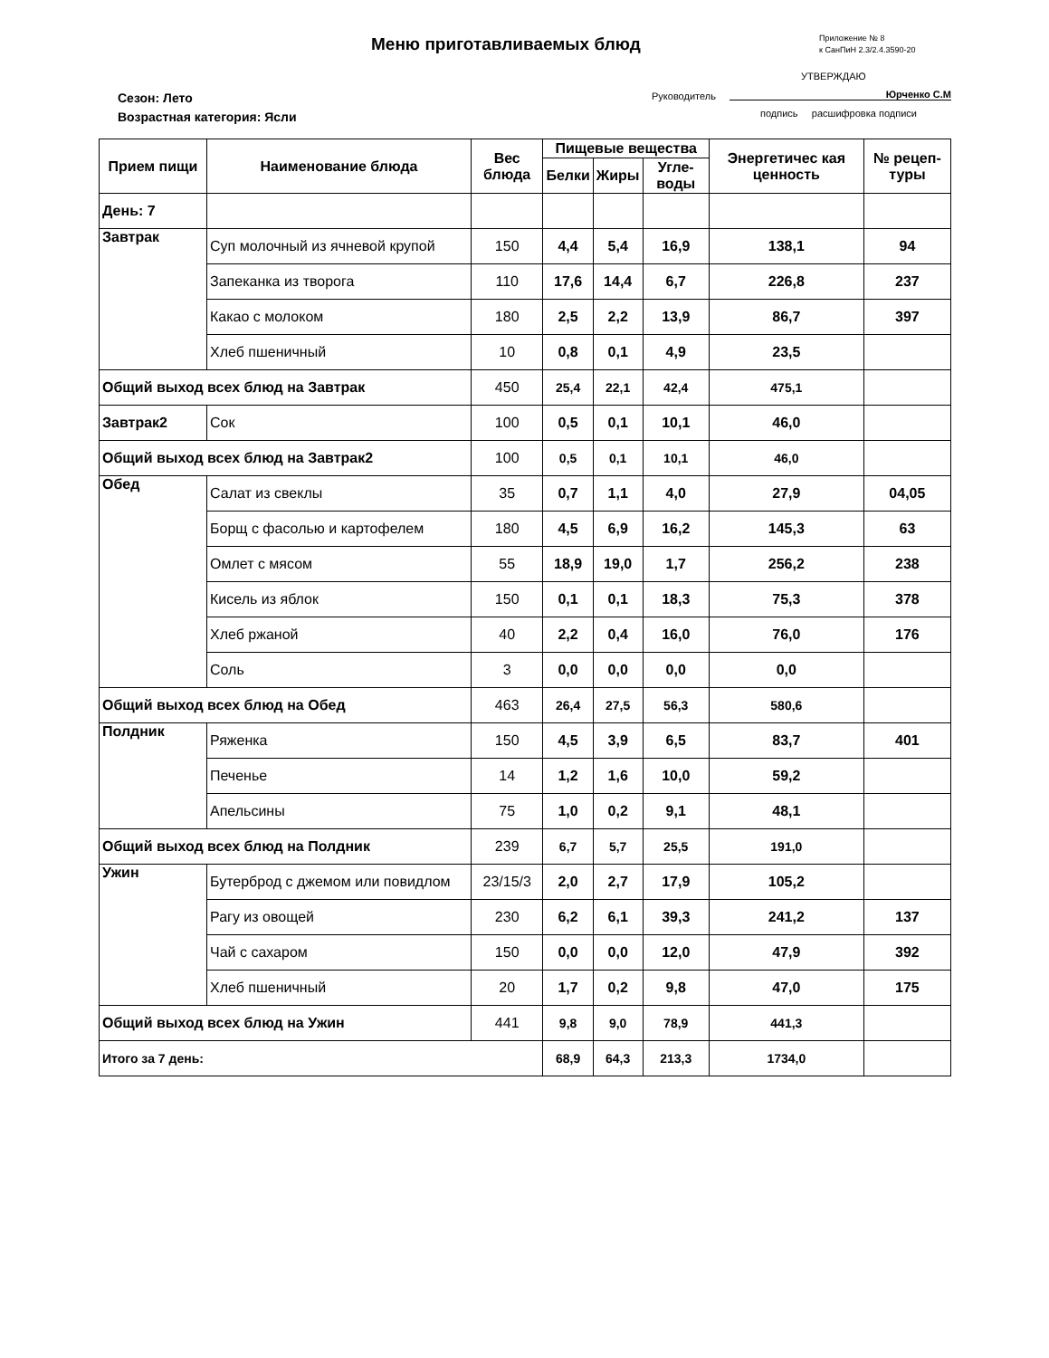Меню приготавливаемых блюд
Приложение № 8
к СанПиН 2.3/2.4.3590-20
УТВЕРЖДАЮ
Руководитель Юрченко С.М
подпись расшифровка подписи
Сезон: Лето
Возрастная категория: Ясли
| Прием пищи | Наименование блюда | Вес блюда | Пищевые вещества | | | Энергетичес кая ценность | № рецеп-туры |
| --- | --- | --- | --- | --- | --- | --- | --- |
| | | | Белки | Жиры | Угле-воды | | |
| День: 7 | | | | | | | |
| Завтрак | Суп молочный из ячневой крупой | 150 | 4,4 | 5,4 | 16,9 | 138,1 | 94 |
| | Запеканка из творога | 110 | 17,6 | 14,4 | 6,7 | 226,8 | 237 |
| | Какао с молоком | 180 | 2,5 | 2,2 | 13,9 | 86,7 | 397 |
| | Хлеб пшеничный | 10 | 0,8 | 0,1 | 4,9 | 23,5 | |
| Общий выход всех блюд на Завтрак | | 450 | 25,4 | 22,1 | 42,4 | 475,1 | |
| Завтрак2 | Сок | 100 | 0,5 | 0,1 | 10,1 | 46,0 | |
| Общий выход всех блюд на Завтрак2 | | 100 | 0,5 | 0,1 | 10,1 | 46,0 | |
| Обед | Салат из свеклы | 35 | 0,7 | 1,1 | 4,0 | 27,9 | 04,05 |
| | Борщ с фасолью и картофелем | 180 | 4,5 | 6,9 | 16,2 | 145,3 | 63 |
| | Омлет с мясом | 55 | 18,9 | 19,0 | 1,7 | 256,2 | 238 |
| | Кисель из яблок | 150 | 0,1 | 0,1 | 18,3 | 75,3 | 378 |
| | Хлеб ржаной | 40 | 2,2 | 0,4 | 16,0 | 76,0 | 176 |
| | Соль | 3 | 0,0 | 0,0 | 0,0 | 0,0 | |
| Общий выход всех блюд на Обед | | 463 | 26,4 | 27,5 | 56,3 | 580,6 | |
| Полдник | Ряженка | 150 | 4,5 | 3,9 | 6,5 | 83,7 | 401 |
| | Печенье | 14 | 1,2 | 1,6 | 10,0 | 59,2 | |
| | Апельсины | 75 | 1,0 | 0,2 | 9,1 | 48,1 | |
| Общий выход всех блюд на Полдник | | 239 | 6,7 | 5,7 | 25,5 | 191,0 | |
| Ужин | Бутерброд с джемом или повидлом | 23/15/3 | 2,0 | 2,7 | 17,9 | 105,2 | |
| | Рагу из овощей | 230 | 6,2 | 6,1 | 39,3 | 241,2 | 137 |
| | Чай с сахаром | 150 | 0,0 | 0,0 | 12,0 | 47,9 | 392 |
| | Хлеб пшеничный | 20 | 1,7 | 0,2 | 9,8 | 47,0 | 175 |
| Общий выход всех блюд на Ужин | | 441 | 9,8 | 9,0 | 78,9 | 441,3 | |
| Итого за 7 день: | | | 68,9 | 64,3 | 213,3 | 1734,0 | |